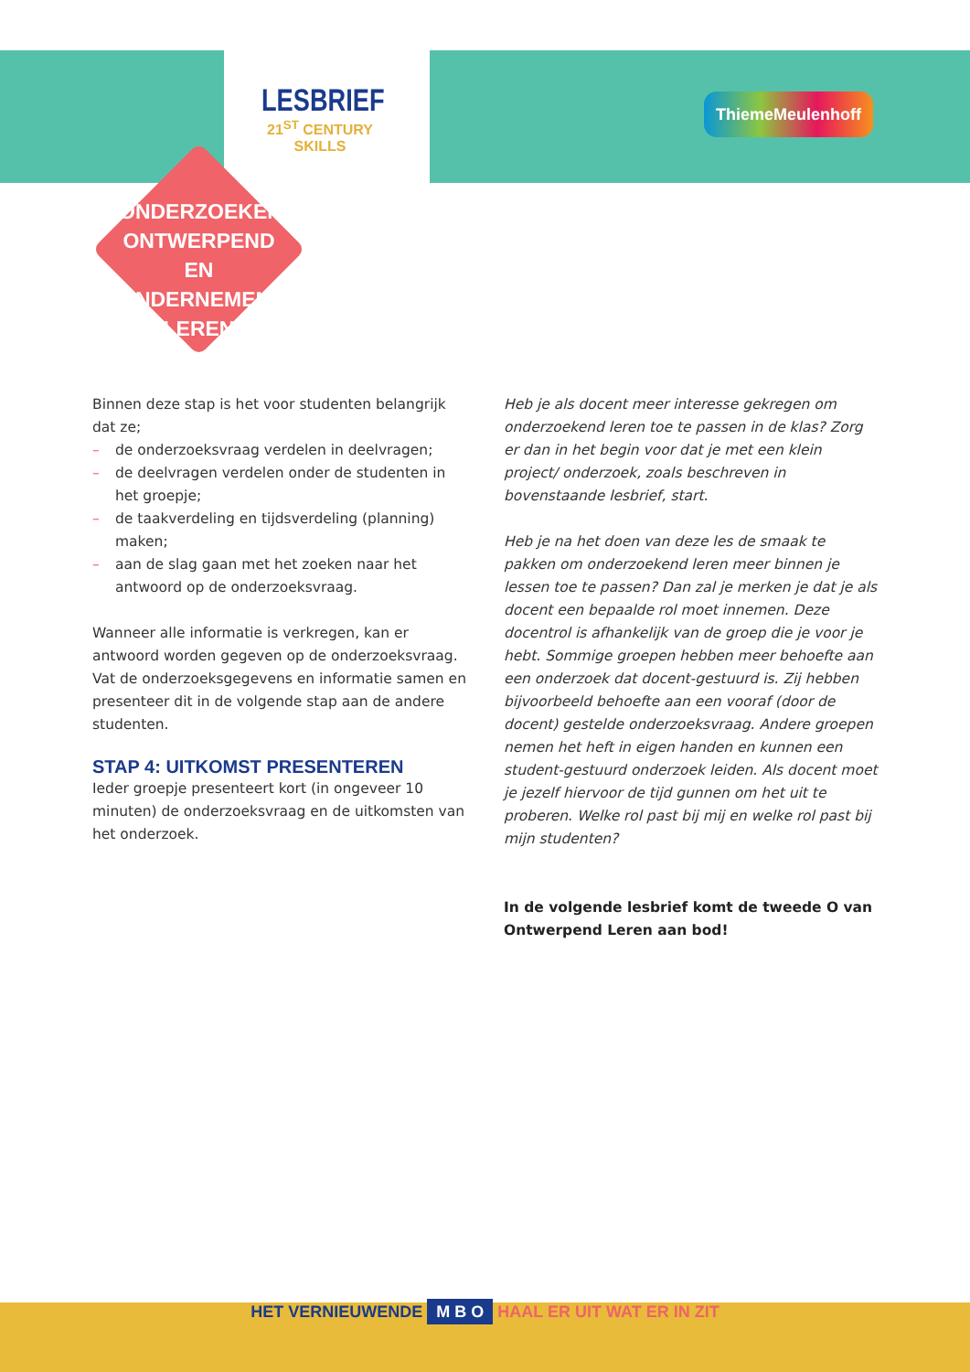LESBRIEF
21<sup>ST</sup> CENTURY SKILLS
ThiemeMeulenhoff
ONDERZOEKEND, ONTWERPEND EN ONDERNEMEND LEREN
Binnen deze stap is het voor studenten belangrijk dat ze;
– de onderzoeksvraag verdelen in deelvragen;
– de deelvragen verdelen onder de studenten in het groepje;
– de taakverdeling en tijdsverdeling (planning) maken;
– aan de slag gaan met het zoeken naar het antwoord op de onderzoeksvraag.
Wanneer alle informatie is verkregen, kan er antwoord worden gegeven op de onderzoeksvraag. Vat de onderzoeksgegevens en informatie samen en presenteer dit in de volgende stap aan de andere studenten.
STAP 4: UITKOMST PRESENTEREN
Ieder groepje presenteert kort (in ongeveer 10 minuten) de onderzoeksvraag en de uitkomsten van het onderzoek.
Heb je als docent meer interesse gekregen om onderzoekend leren toe te passen in de klas? Zorg er dan in het begin voor dat je met een klein project/ onderzoek, zoals beschreven in bovenstaande lesbrief, start.
Heb je na het doen van deze les de smaak te pakken om onderzoekend leren meer binnen je lessen toe te passen? Dan zal je merken je dat je als docent een bepaalde rol moet innemen. Deze docentrol is afhankelijk van de groep die je voor je hebt. Sommige groepen hebben meer behoefte aan een onderzoek dat docent-gestuurd is. Zij hebben bijvoorbeeld behoefte aan een vooraf (door de docent) gestelde onderzoeksvraag. Andere groepen nemen het heft in eigen handen en kunnen een student-gestuurd onderzoek leiden. Als docent moet je jezelf hiervoor de tijd gunnen om het uit te proberen. Welke rol past bij mij en welke rol past bij mijn studenten?
In de volgende lesbrief komt de tweede O van Ontwerpend Leren aan bod!
HET VERNIEUWENDE M B O HAAL ER UIT WAT ER IN ZIT